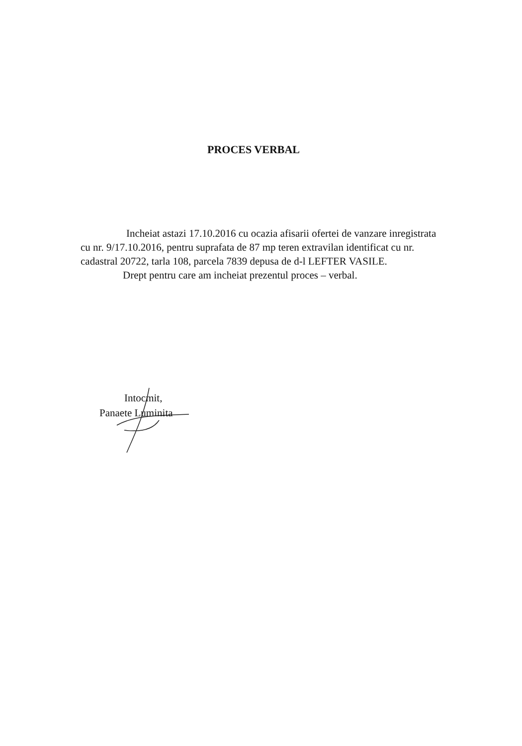PROCES VERBAL
Incheiat astazi 17.10.2016 cu ocazia afisarii ofertei de vanzare inregistrata cu nr. 9/17.10.2016, pentru suprafata de 87 mp teren extravilan identificat cu nr. cadastral 20722, tarla 108, parcela 7839 depusa de d-l LEFTER VASILE.
Drept pentru care am incheiat prezentul proces – verbal.
Intocmit,
Panaete Luminita